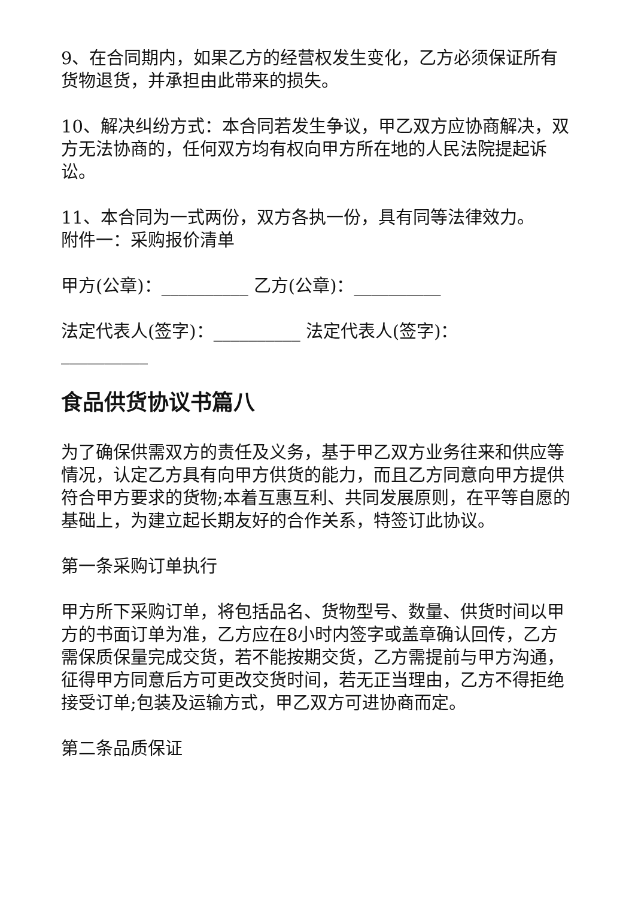9、在合同期内，如果乙方的经营权发生变化，乙方必须保证所有货物退货，并承担由此带来的损失。
10、解决纠纷方式：本合同若发生争议，甲乙双方应协商解决，双方无法协商的，任何双方均有权向甲方所在地的人民法院提起诉讼。
11、本合同为一式两份，双方各执一份，具有同等法律效力。
附件一：采购报价清单
甲方(公章)：__________ 乙方(公章)：__________
法定代表人(签字)：__________ 法定代表人(签字)：__________
食品供货协议书篇八
为了确保供需双方的责任及义务，基于甲乙双方业务往来和供应等情况，认定乙方具有向甲方供货的能力，而且乙方同意向甲方提供符合甲方要求的货物;本着互惠互利、共同发展原则，在平等自愿的基础上，为建立起长期友好的合作关系，特签订此协议。
第一条采购订单执行
甲方所下采购订单，将包括品名、货物型号、数量、供货时间以甲方的书面订单为准，乙方应在8小时内签字或盖章确认回传，乙方需保质保量完成交货，若不能按期交货，乙方需提前与甲方沟通，征得甲方同意后方可更改交货时间，若无正当理由，乙方不得拒绝接受订单;包装及运输方式，甲乙双方可进协商而定。
第二条品质保证